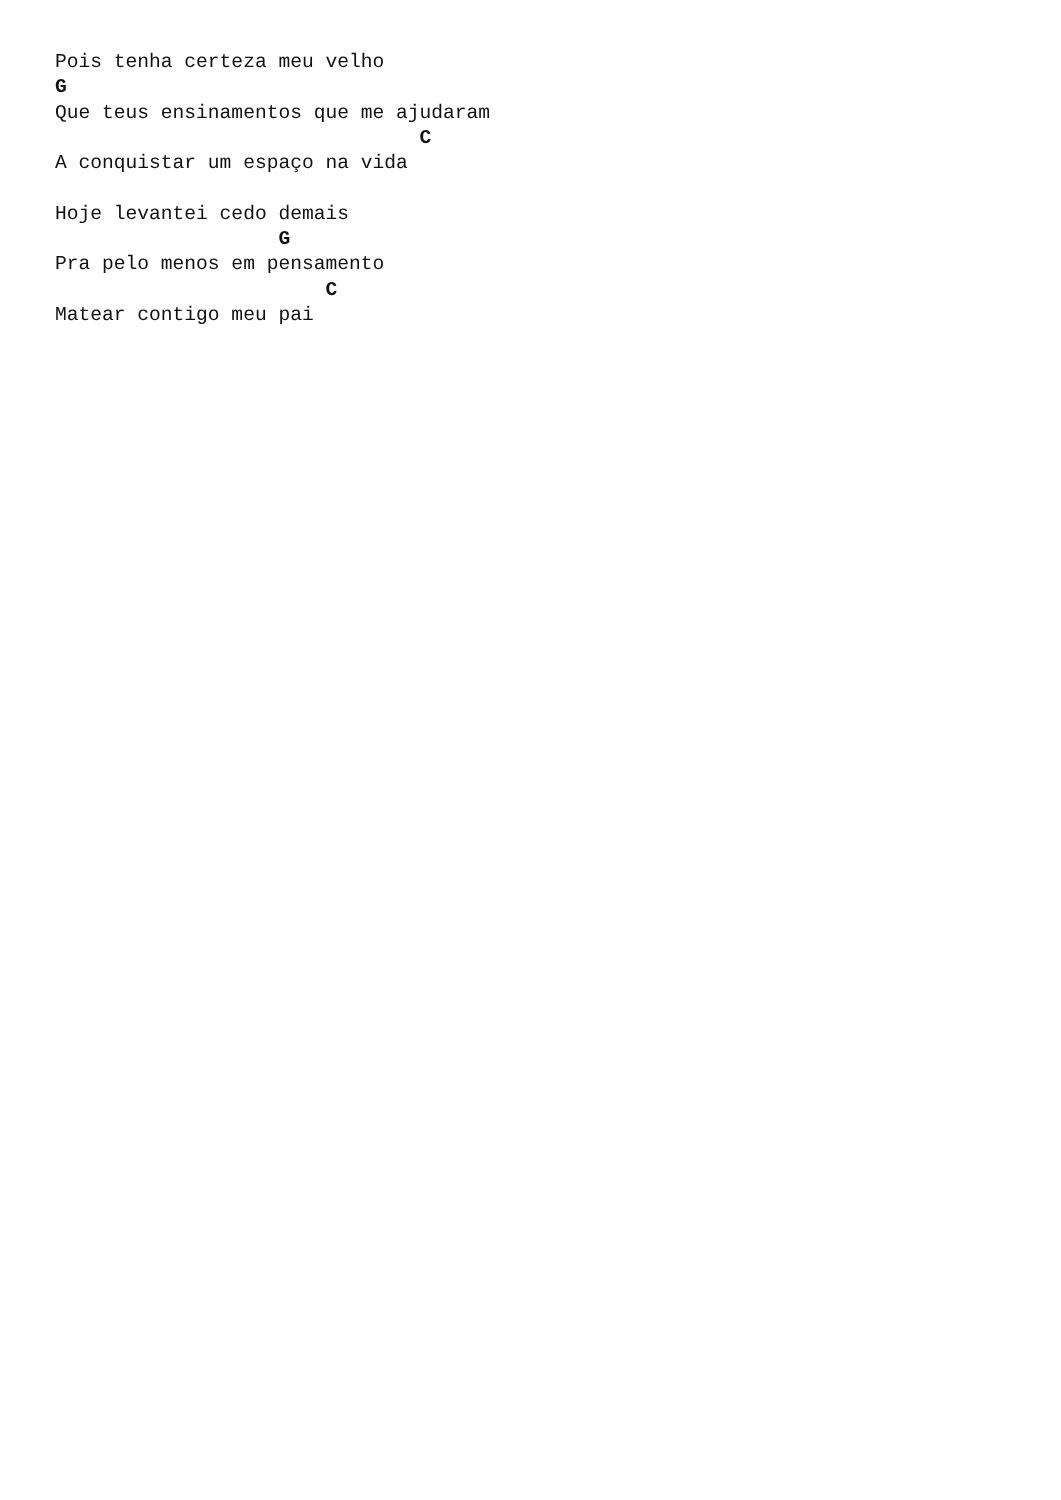Pois tenha certeza meu velho
G
Que teus ensinamentos que me ajudaram
                               C
A conquistar um espaço na vida

Hoje levantei cedo demais
                   G
Pra pelo menos em pensamento
                       C
Matear contigo meu pai